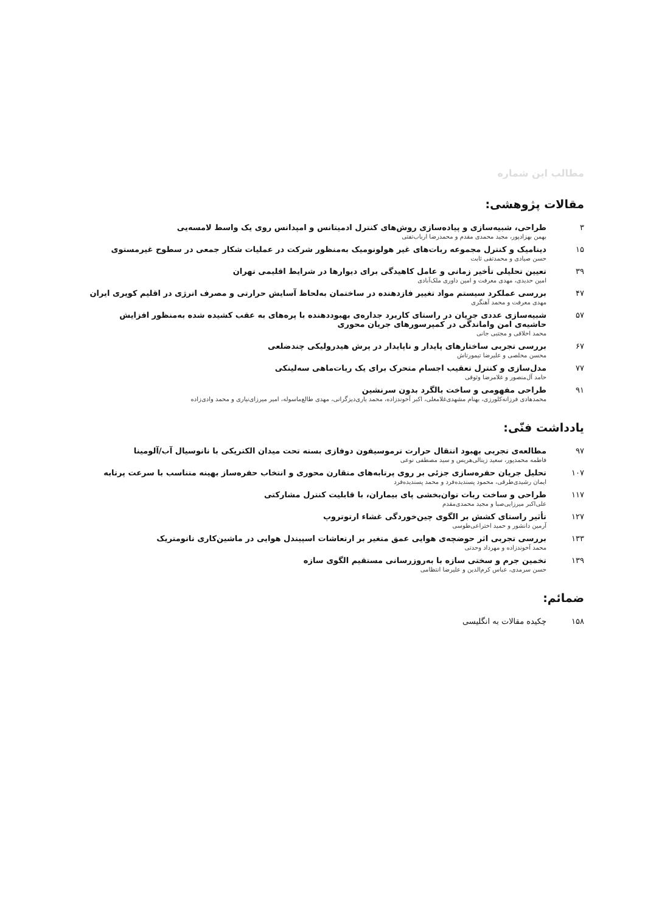مطالب این شماره
مقالات پژوهشی:
۳ طراحی، شبیه‌سازی و پیاده‌سازی روش‌های کنترل ادمیتانس و امپدانس روی یک واسط لامسه‌یی
بهمن بهزادپور، مجید محمدی مقدم و محمدرضا ارباب‌تفتی
۱۵ دینامیک و کنترل مجموعه ربات‌های غیر هولونومیک به‌منظور شرکت در عملیات شکار جمعی در سطوح غیرمستوی
حسن صیادی و محمدتقی ثابت
۳۹ تعیین تحلیلی تأخیر زمانی و عامل کاهیدگی برای دیوارها در شرایط اقلیمی تهران
امین حدیدی، مهدی معرفت و امین داوری ملک‌آبادی
۴۷ بررسی عملکرد سیستم مواد تغییر فازدهنده در ساختمان به‌لحاظ آسایش حرارتی و مصرف انرژی در اقلیم کویری ایران
مهدی معرفت و محمد آهنگری
۵۷ شبیه‌سازی عددی جریان در راستای کاربرد جداره‌ی بهبوددهنده با پره‌های به عقب کشیده شده به‌منظور افزایش
حاشیه‌ی امن واماندگی در کمپرسورهای جریان محوری
محمد اخلاقی و مجتبی جانی
۶۷ بررسی تجربی ساختارهای پایدار و ناپایدار در پرش هیدرولیکی چندضلعی
محسن مخلصی و علیرضا تیمورتاش
۷۷ مدل‌سازی و کنترل تعقیب اجسام متحرک برای یک ربات‌ماهی سه‌لینکی
حامد آل‌منصور و غلامرضا وثوقی
۹۱ طراحی مفهومی و ساخت بالگرد بدون سرنشین
محمدهادی فرزانه‌کلورزی، بهنام مشهدی‌غلامعلی، اکبر آخوندزاده، محمد یاری‌دیزگرانی، مهدی طالع‌ماسوله، امیر میرزای‌نیاری و محمد وادی‌زاده
یادداشت فنّی:
۹۷ مطالعه‌ی تجربی بهبود انتقال حرارت ترموسیفون دوفازی بسته تحت میدان الکتریکی با نانوسیال آب/آلومینا
فاطمه محمدپور، سعید زینالی‌هریس و سید مصطفی نوعی
۱۰۷ تحلیل جریان حفره‌سازی جزئی بر روی پرتابه‌های متقارن محوری و انتخاب حفره‌ساز بهینه متناسب با سرعت پرتابه
ایمان رشیدی‌طرقی، محمود پسندیده‌فرد و محمد پسندیده‌فرد
۱۱۷ طراحی و ساخت ربات توان‌بخشی پای بیماران، با قابلیت کنترل مشارکتی
علی‌اکبر میرزایی‌صبا و مجید محمدی‌مقدم
۱۲۷ تأثیر راستای کشش بر الگوی چین‌خوردگی غشاء ارتوتروپ
آرمین دانشور و حمید اختراعی‌طوسی
۱۳۳ بررسی تجربی اثر حوضچه‌ی هوایی عمق متغیر بر ارتعاشات اسپیندل هوایی در ماشین‌کاری نانومتریک
محمد آخوندزاده و مهرداد وحدتی
۱۳۹ تخمین جرم و سختی سازه با به‌روزرسانی مستقیم الگوی سازه
حسن سرمدی، عباس کرم‌الدین و علیرضا انتظامی
ضمائم:
۱۵۸ چکیده مقالات به انگلیسی